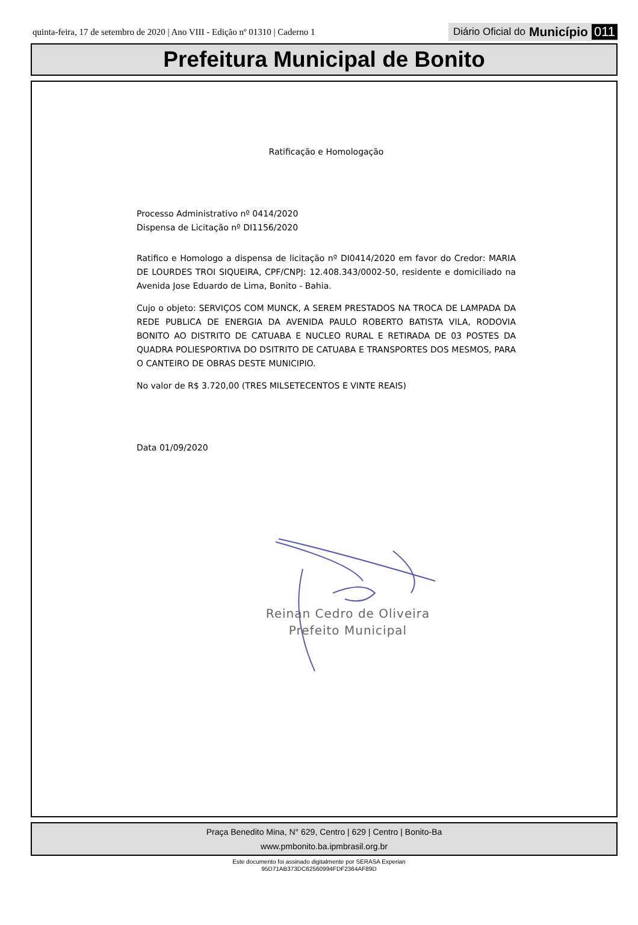quinta-feira, 17 de setembro de 2020 | Ano VIII - Edição nº 01310 | Caderno 1 Diário Oficial do Município 011
Prefeitura Municipal de Bonito
Ratificação e Homologação
Processo Administrativo nº 0414/2020
Dispensa de Licitação nº DI1156/2020
Ratifico e Homologo a dispensa de licitação nº DI0414/2020 em favor do Credor: MARIA DE LOURDES TROI SIQUEIRA, CPF/CNPJ: 12.408.343/0002-50, residente e domiciliado na Avenida Jose Eduardo de Lima, Bonito - Bahia.
Cujo o objeto: SERVIÇOS COM MUNCK, A SEREM PRESTADOS NA TROCA DE LAMPADA DA REDE PUBLICA DE ENERGIA DA AVENIDA PAULO ROBERTO BATISTA VILA, RODOVIA BONITO AO DISTRITO DE CATUABA E NUCLEO RURAL E RETIRADA DE 03 POSTES DA QUADRA POLIESPORTIVA DO DSITRITO DE CATUABA E TRANSPORTES DOS MESMOS, PARA O CANTEIRO DE OBRAS DESTE MUNICIPIO.
No valor de R$ 3.720,00 (TRES MILSETECENTOS E VINTE REAIS)
Data 01/09/2020
Reinan Cedro de Oliveira
Prefeito Municipal
Praça Benedito Mina, N° 629, Centro | 629 | Centro | Bonito-Ba
www.pmbonito.ba.ipmbrasil.org.br
Este documento foi assinado digitalmente por SERASA Experian
95D71AB373DC62560994FDF2364AF89D